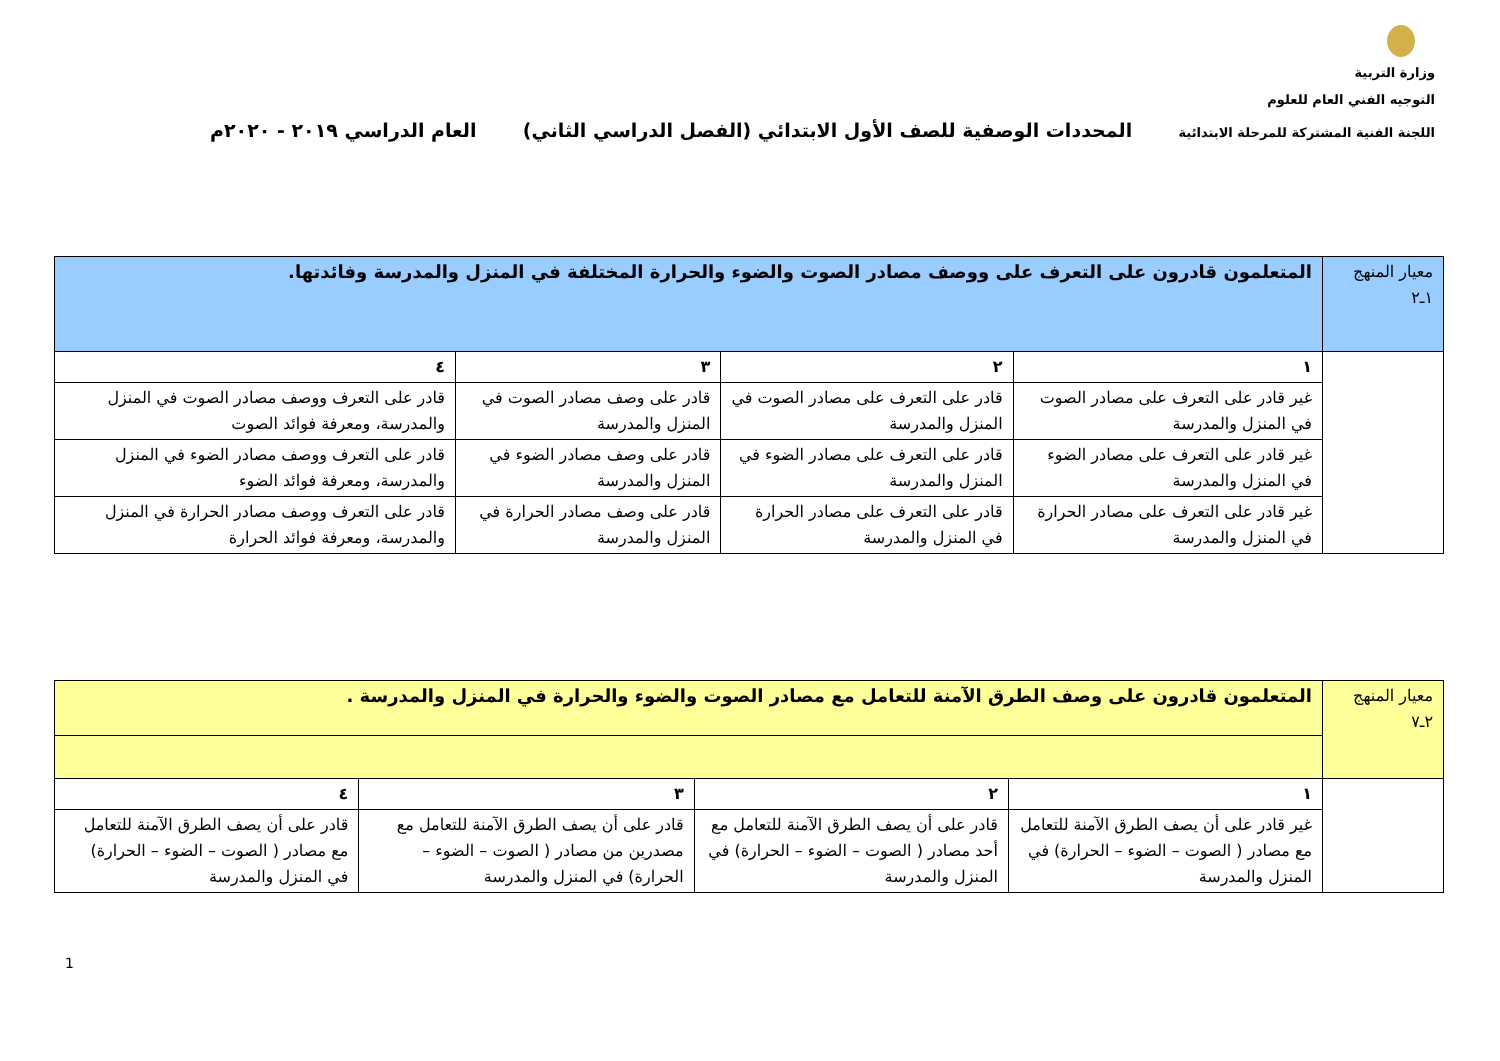وزارة التربية
التوجيه الفني العام للعلوم
اللجنة الفنية المشتركة للمرحلة الابتدائية المحددات الوصفية للصف الأول الابتدائي (الفصل الدراسي الثاني) العام الدراسي ٢٠١٩ - ٢٠٢٠م
| معيار المنهج ١ـ٢ | المتعلمون قادرون على التعرف على ووصف مصادر الصوت والضوء والحرارة المختلفة في المنزل والمدرسة وفائدتها. | | | |
| | ١ | ٢ | ٣ | ٤ |
| | غير قادر على التعرف على مصادر الصوت في المنزل والمدرسة | قادر على التعرف على مصادر الصوت في المنزل والمدرسة | قادر على وصف مصادر الصوت في المنزل والمدرسة | قادر على التعرف ووصف مصادر الصوت في المنزل والمدرسة، ومعرفة فوائد الصوت |
| | غير قادر على التعرف على مصادر الضوء في المنزل والمدرسة | قادر على التعرف على مصادر الضوء في المنزل والمدرسة | قادر على وصف مصادر الضوء في المنزل والمدرسة | قادر على التعرف ووصف مصادر الضوء في المنزل والمدرسة، ومعرفة فوائد الضوء |
| | غير قادر على التعرف على مصادر الحرارة في المنزل والمدرسة | قادر على التعرف على مصادر الحرارة في المنزل والمدرسة | قادر على وصف مصادر الحرارة في المنزل والمدرسة | قادر على التعرف ووصف مصادر الحرارة في المنزل والمدرسة، ومعرفة فوائد الحرارة |
| معيار المنهج ٢ـ٧ | المتعلمون قادرون على وصف الطرق الآمنة للتعامل مع مصادر الصوت والضوء والحرارة في المنزل والمدرسة . | | | |
| | ١ | ٢ | ٣ | ٤ |
| | غير قادر على أن يصف الطرق الآمنة للتعامل مع مصادر ( الصوت – الضوء – الحرارة) في المنزل والمدرسة | قادر على أن يصف الطرق الآمنة للتعامل مع أحد مصادر ( الصوت – الضوء – الحرارة) في المنزل والمدرسة | قادر على أن يصف الطرق الآمنة للتعامل مع مصدرين من مصادر ( الصوت – الضوء – الحرارة) في المنزل والمدرسة | قادر على أن يصف الطرق الآمنة للتعامل مع مصادر ( الصوت – الضوء – الحرارة) في المنزل والمدرسة |
1